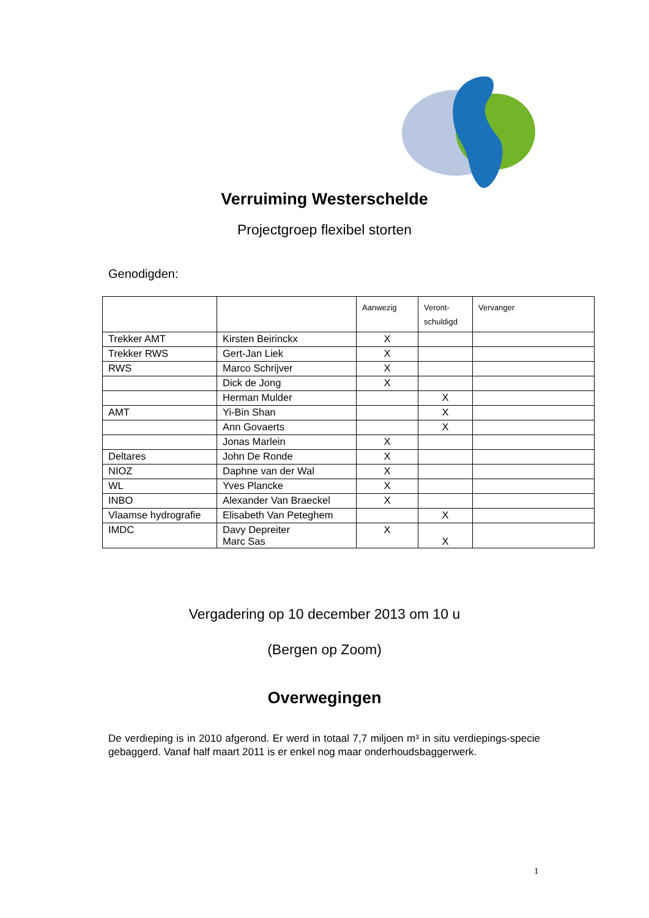Verruiming Westerschelde
Projectgroep flexibel storten
Genodigden:
| | | Aanwezig | Veront- schuldigd | Vervanger |
| --- | --- | --- | --- | --- |
| Trekker AMT | Kirsten Beirinckx | X | | |
| Trekker RWS | Gert-Jan Liek | X | | |
| RWS | Marco Schrijver | X | | |
| | Dick de Jong | X | | |
| | Herman Mulder | | X | |
| AMT | Yi-Bin Shan | | X | |
| | Ann Govaerts | | X | |
| | Jonas Marlein | X | | |
| Deltares | John De Ronde | X | | |
| NIOZ | Daphne van der Wal | X | | |
| WL | Yves Plancke | X | | |
| INBO | Alexander Van Braeckel | X | | |
| Vlaamse hydrografie | Elisabeth Van Peteghem | | X | |
| IMDC | Davy Depreiter Marc Sas | X | X | |
Vergadering op 10 december 2013 om 10 u
(Bergen op Zoom)
Overwegingen
De verdieping is in 2010 afgerond. Er werd in totaal 7,7 miljoen m³ in situ verdiepings-specie gebaggerd. Vanaf half maart 2011 is er enkel nog maar onderhoudsbaggerwerk.
1